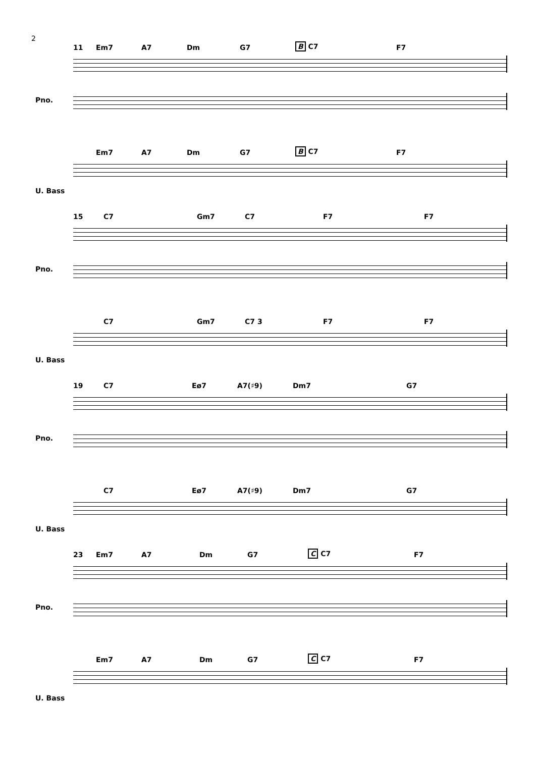2
Pno.
U. Bass
11 Em7 A7 Dm G7 B C7 F7
Em7 A7 Dm G7 B C7 F7
Pno.
U. Bass
15 C7 Gm7 C7 F7 F7
C7 Gm7 C7 3 F7 F7
Pno.
U. Bass
19 C7 Eø7 A7(♯9) Dm7 G7
C7 Eø7 A7(♯9) Dm7 G7
Pno.
U. Bass
23 Em7 A7 Dm G7 C C7 F7
Em7 A7 Dm G7 C C7 F7